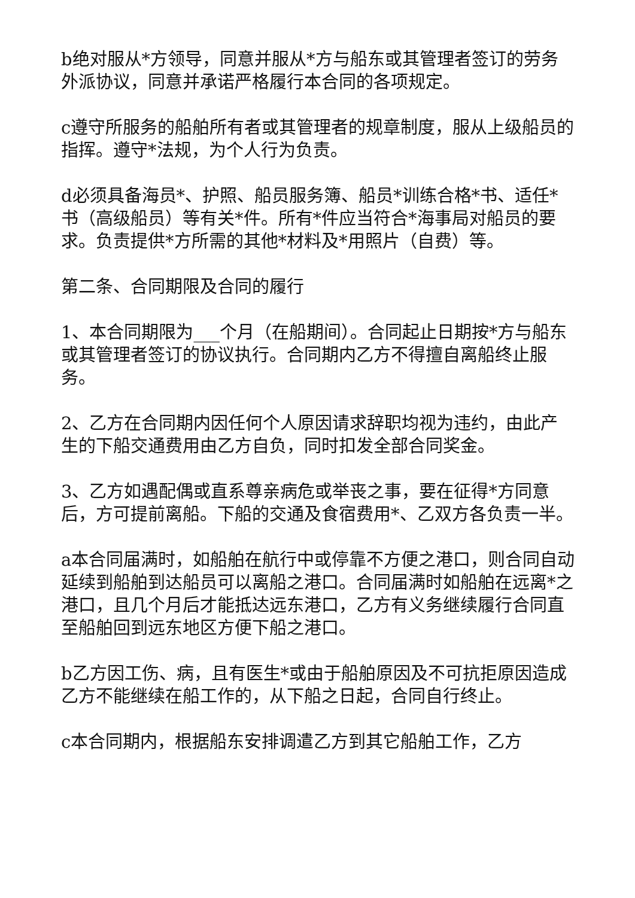b绝对服从*方领导，同意并服从*方与船东或其管理者签订的劳务外派协议，同意并承诺严格履行本合同的各项规定。
c遵守所服务的船舶所有者或其管理者的规章制度，服从上级船员的指挥。遵守*法规，为个人行为负责。
d必须具备海员*、护照、船员服务簿、船员*训练合格*书、适任*书（高级船员）等有关*件。所有*件应当符合*海事局对船员的要求。负责提供*方所需的其他*材料及*用照片（自费）等。
第二条、合同期限及合同的履行
1、本合同期限为___个月（在船期间）。合同起止日期按*方与船东或其管理者签订的协议执行。合同期内乙方不得擅自离船终止服务。
2、乙方在合同期内因任何个人原因请求辞职均视为违约，由此产生的下船交通费用由乙方自负，同时扣发全部合同奖金。
3、乙方如遇配偶或直系尊亲病危或举丧之事，要在征得*方同意后，方可提前离船。下船的交通及食宿费用*、乙双方各负责一半。
a本合同届满时，如船舶在航行中或停靠不方便之港口，则合同自动延续到船舶到达船员可以离船之港口。合同届满时如船舶在远离*之港口，且几个月后才能抵达远东港口，乙方有义务继续履行合同直至船舶回到远东地区方便下船之港口。
b乙方因工伤、病，且有医生*或由于船舶原因及不可抗拒原因造成乙方不能继续在船工作的，从下船之日起，合同自行终止。
c本合同期内，根据船东安排调遣乙方到其它船舶工作，乙方